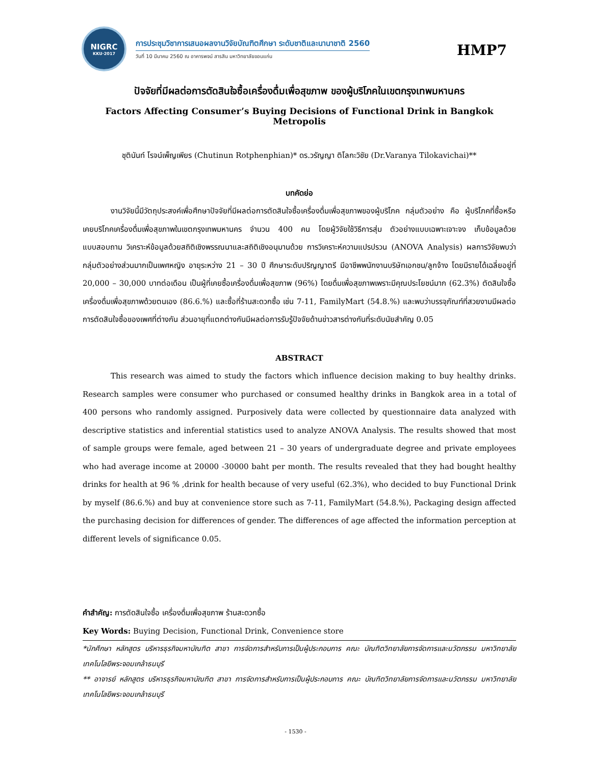NIGRC
KKU·2017
การประชุมวิชาการเสนอผลงานวิจัยบัณฑิตศึกษา ระดับชาติและนานาชาติ 2560
วันที่ 10 มีนาคม 2560 ณ อาคารพจน์ สารสิน มหาวิทยาลัยขอนแก่น
HMP7
ปัจจัยที่มีผลต่อการตัดสินใจซื้อเครื่องดื่มเพื่อสุขภาพ ของผู้บริโภคในเขตกรุงเทพมหานคร
Factors Affecting Consumer’s Buying Decisions of Functional Drink in Bangkok Metropolis
ชุตินันท์ โรจน์เพ็ญเพียร (Chutinun Rotphenphian)* ดร.วรัญญา ติโลกะวิชัย (Dr.Varanya Tilokavichai)**
บทคัดย่อ
งานวิจัยนี้มีวัตถุประสงค์เพื่อศึกษาปัจจัยที่มีผลต่อการตัดสินใจซื้อเครื่องดื่มเพื่อสุขภาพของผู้บริโภค กลุ่มตัวอย่าง คือ ผู้บริโภคที่ซื้อหรือเคยบริโภคเครื่องดื่มเพื่อสุขภาพในเขตกรุงเทพมหานคร จำนวน 400 คน โดยผู้วิจัยใช้วิธีการสุ่ม ตัวอย่างแบบเฉพาะเจาะจง เก็บข้อมูลด้วยแบบสอบถาม วิเคราะห์ข้อมูลด้วยสถิติเชิงพรรณนาและสถิติเชิงอนุมานด้วย การวิเคราะห์ความแปรปรวน (ANOVA Analysis) ผลการวิจัยพบว่า กลุ่มตัวอย่างส่วนมากเป็นเพศหญิง อายุระหว่าง 21 – 30 ปี ศึกษาระดับปริญญาตรี มีอาชีพพนักงานบริษัทเอกชน/ลูกจ้าง โดยมีรายได้เฉลี่ยอยู่ที่ 20,000 – 30,000 บาทต่อเดือน เป็นผู้ที่เคยซื้อเครื่องดื่มเพื่อสุขภาพ (96%) โดยดื่มเพื่อสุขภาพเพราะมีคุณประโยชน์มาก (62.3%) ตัดสินใจซื้อเครื่องดื่มเพื่อสุขภาพด้วยตนเอง (86.6.%) และซื้อที่ร้านสะดวกซื้อ เช่น 7-11, FamilyMart (54.8.%) และพบว่าบรรจุภัณฑ์ที่สวยงามมีผลต่อการตัดสินใจซื้อของเพศที่ต่างกัน ส่วนอายุที่แตกต่างกันมีผลต่อการรับรู้ปัจจัยด้านข่าวสารต่างกันที่ระดับนัยสำคัญ 0.05
ABSTRACT
This research was aimed to study the factors which influence decision making to buy healthy drinks. Research samples were consumer who purchased or consumed healthy drinks in Bangkok area in a total of 400 persons who randomly assigned. Purposively data were collected by questionnaire data analyzed with descriptive statistics and inferential statistics used to analyze ANOVA Analysis. The results showed that most of sample groups were female, aged between 21 – 30 years of undergraduate degree and private employees who had average income at 20000 -30000 baht per month. The results revealed that they had bought healthy drinks for health at 96 % ,drink for health because of very useful (62.3%), who decided to buy Functional Drink by myself (86.6.%) and buy at convenience store such as 7-11, FamilyMart (54.8.%), Packaging design affected the purchasing decision for differences of gender. The differences of age affected the information perception at different levels of significance 0.05.
คำสำคัญ: การตัดสินใจซื้อ เครื่องดื่มเพื่อสุขภาพ ร้านสะดวกซื้อ
Key Words: Buying Decision, Functional Drink, Convenience store
*นักศึกษา หลักสูตร บริหารธุรกิจมหาบัณฑิต สาขา การจัดการสำหรับการเป็นผู้ประกอบการ คณะ บัณฑิตวิทยาลัยการจัดการและนวัตกรรม มหาวิทยาลัยเทคโนโลยีพระจอมเกล้าธนบุรี
** อาจารย์ หลักสูตร บริหารธุรกิจมหาบัณฑิต สาขา การจัดการสำหรับการเป็นผู้ประกอบการ คณะ บัณฑิตวิทยาลัยการจัดการและนวัตกรรม มหาวิทยาลัยเทคโนโลยีพระจอมเกล้าธนบุรี
- 1530 -